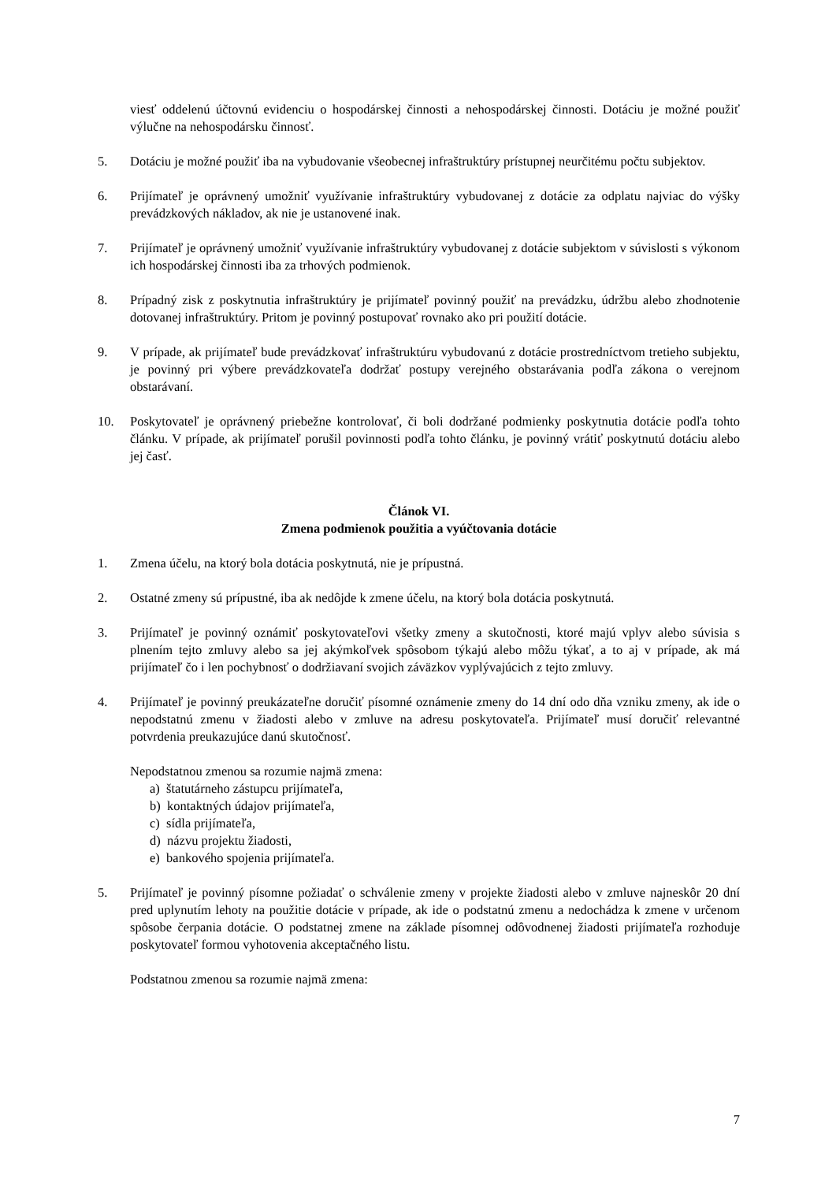viesť oddelenú účtovnú evidenciu o hospodárskej činnosti a nehospodárskej činnosti. Dotáciu je možné použiť výlučne na nehospodársku činnosť.
5. Dotáciu je možné použiť iba na vybudovanie všeobecnej infraštruktúry prístupnej neurčitému počtu subjektov.
6. Prijímateľ je oprávnený umožniť využívanie infraštruktúry vybudovanej z dotácie za odplatu najviac do výšky prevádzkových nákladov, ak nie je ustanovené inak.
7. Prijímateľ je oprávnený umožniť využívanie infraštruktúry vybudovanej z dotácie subjektom v súvislosti s výkonom ich hospodárskej činnosti iba za trhových podmienok.
8. Prípadný zisk z poskytnutia infraštruktúry je prijímateľ povinný použiť na prevádzku, údržbu alebo zhodnotenie dotovanej infraštruktúry. Pritom je povinný postupovať rovnako ako pri použití dotácie.
9. V prípade, ak prijímateľ bude prevádzkovať infraštruktúru vybudovanú z dotácie prostredníctvom tretieho subjektu, je povinný pri výbere prevádzkovateľa dodržať postupy verejného obstarávania podľa zákona o verejnom obstarávaní.
10. Poskytovateľ je oprávnený priebežne kontrolovať, či boli dodržané podmienky poskytnutia dotácie podľa tohto článku. V prípade, ak prijímateľ porušil povinnosti podľa tohto článku, je povinný vrátiť poskytnutú dotáciu alebo jej časť.
Článok VI.
Zmena podmienok použitia a vyúčtovania dotácie
1. Zmena účelu, na ktorý bola dotácia poskytnutá, nie je prípustná.
2. Ostatné zmeny sú prípustné, iba ak nedôjde k zmene účelu, na ktorý bola dotácia poskytnutá.
3. Prijímateľ je povinný oznámiť poskytovateľovi všetky zmeny a skutočnosti, ktoré majú vplyv alebo súvisia s plnením tejto zmluvy alebo sa jej akýmkoľvek spôsobom týkajú alebo môžu týkať, a to aj v prípade, ak má prijímateľ čo i len pochybnosť o dodržiavaní svojich záväzkov vyplývajúcich z tejto zmluvy.
4. Prijímateľ je povinný preukázateľne doručiť písomné oznámenie zmeny do 14 dní odo dňa vzniku zmeny, ak ide o nepodstatnú zmenu v žiadosti alebo v zmluve na adresu poskytovateľa. Prijímateľ musí doručiť relevantné potvrdenia preukazujúce danú skutočnosť.
Nepodstatnou zmenou sa rozumie najmä zmena:
a) štatutárneho zástupcu prijímateľa,
b) kontaktných údajov prijímateľa,
c) sídla prijímateľa,
d) názvu projektu žiadosti,
e) bankového spojenia prijímateľa.
5. Prijímateľ je povinný písomne požiadať o schválenie zmeny v projekte žiadosti alebo v zmluve najneskôr 20 dní pred uplynutím lehoty na použitie dotácie v prípade, ak ide o podstatnú zmenu a nedochádza k zmene v určenom spôsobe čerpania dotácie. O podstatnej zmene na základe písomnej odôvodnenej žiadosti prijímateľa rozhoduje poskytovateľ formou vyhotovenia akceptačného listu.
Podstatnou zmenou sa rozumie najmä zmena:
7